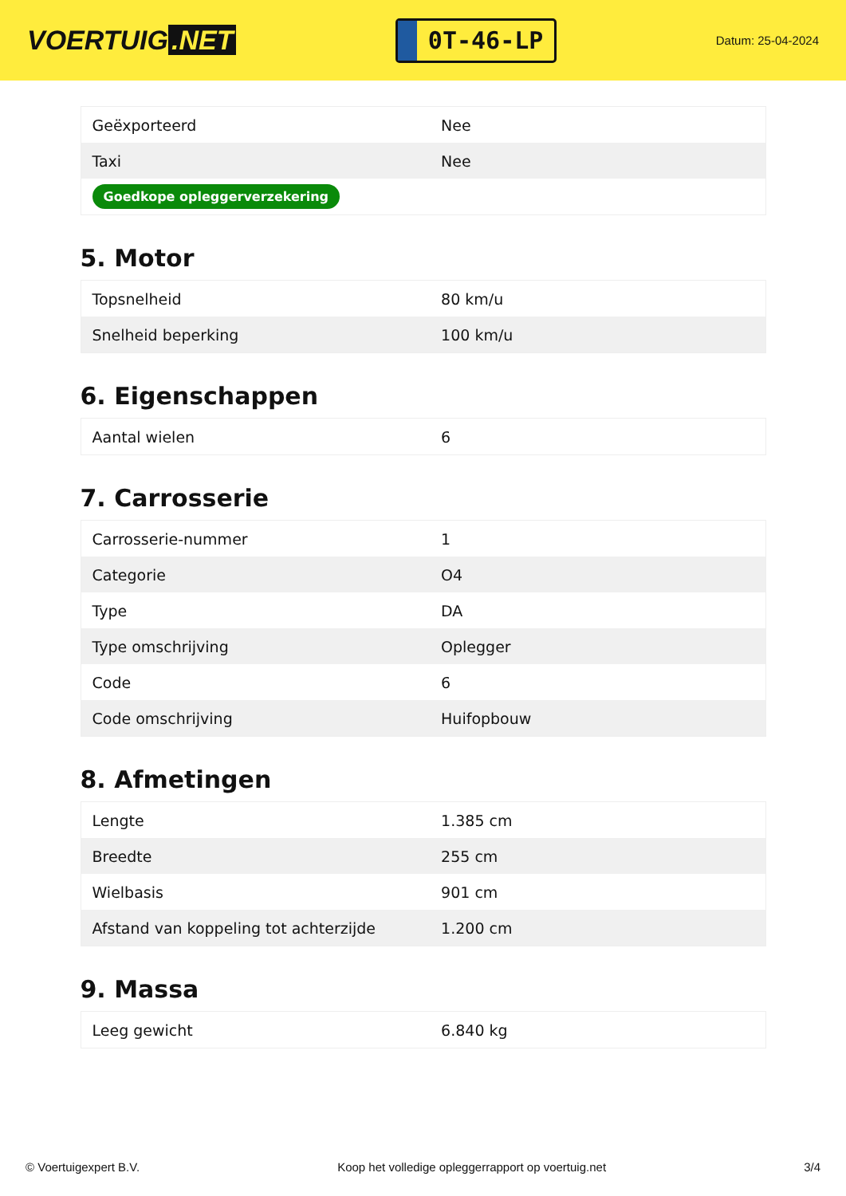VOERTUIG.NET
0T-46-LP
Datum: 25-04-2024
| Geëxporteerd | Nee |
| Taxi | Nee |
| Goedkope opleggerverzekering | |
5. Motor
| Topsnelheid | 80 km/u |
| Snelheid beperking | 100 km/u |
6. Eigenschappen
| Aantal wielen | 6 |
7. Carrosserie
| Carrosserie-nummer | 1 |
| Categorie | O4 |
| Type | DA |
| Type omschrijving | Oplegger |
| Code | 6 |
| Code omschrijving | Huifopbouw |
8. Afmetingen
| Lengte | 1.385 cm |
| Breedte | 255 cm |
| Wielbasis | 901 cm |
| Afstand van koppeling tot achterzijde | 1.200 cm |
9. Massa
| Leeg gewicht | 6.840 kg |
© Voertuigexpert B.V. Koop het volledige opleggerrapport op voertuig.net 3/4